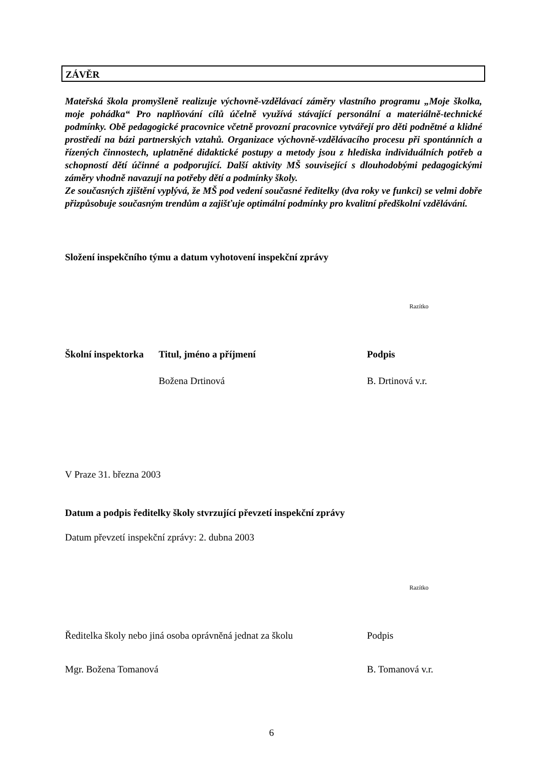ZÁVĚR
Mateřská škola promyšleně realizuje výchovně-vzdělávací záměry vlastního programu „Moje školka, moje pohádka“ Pro naplňování cílů účelně využívá stávající personální a materiálně-technické podmínky. Obě pedagogické pracovnice včetně provozní pracovnice vytvářejí pro děti podnětné a klidné prostředí na bázi partnerských vztahů. Organizace výchovně-vzdělávacího procesu při spontánních a řízených činnostech, uplatněné didaktické postupy a metody jsou z hlediska individuálních potřeb a schopností dětí účinné a podporující. Další aktivity MŠ související s dlouhodobými pedagogickými záměry vhodně navazují na potřeby dětí a podmínky školy.
Ze současných zjištění vyplývá, že MŠ pod vedení současné ředitelky (dva roky ve funkci) se velmi dobře přizpůsobuje současným trendům a zajišťuje optimální podmínky pro kvalitní předškolní vzdělávání.
Složení inspekčního týmu a datum vyhotovení inspekční zprávy
Razítko
| Školní inspektorka | Titul, jméno a příjmení | Podpis |
| | Božena Drtinová | B. Drtinová v.r. |
V Praze 31. března 2003
Datum a podpis ředitelky školy stvrzující převzetí inspekční zprávy
Datum převzetí inspekční zprávy: 2. dubna 2003
Razítko
| Ředitelka školy nebo jiná osoba oprávněná jednat za školu | Podpis |
| Mgr. Božena Tomanová | B. Tomanová v.r. |
6